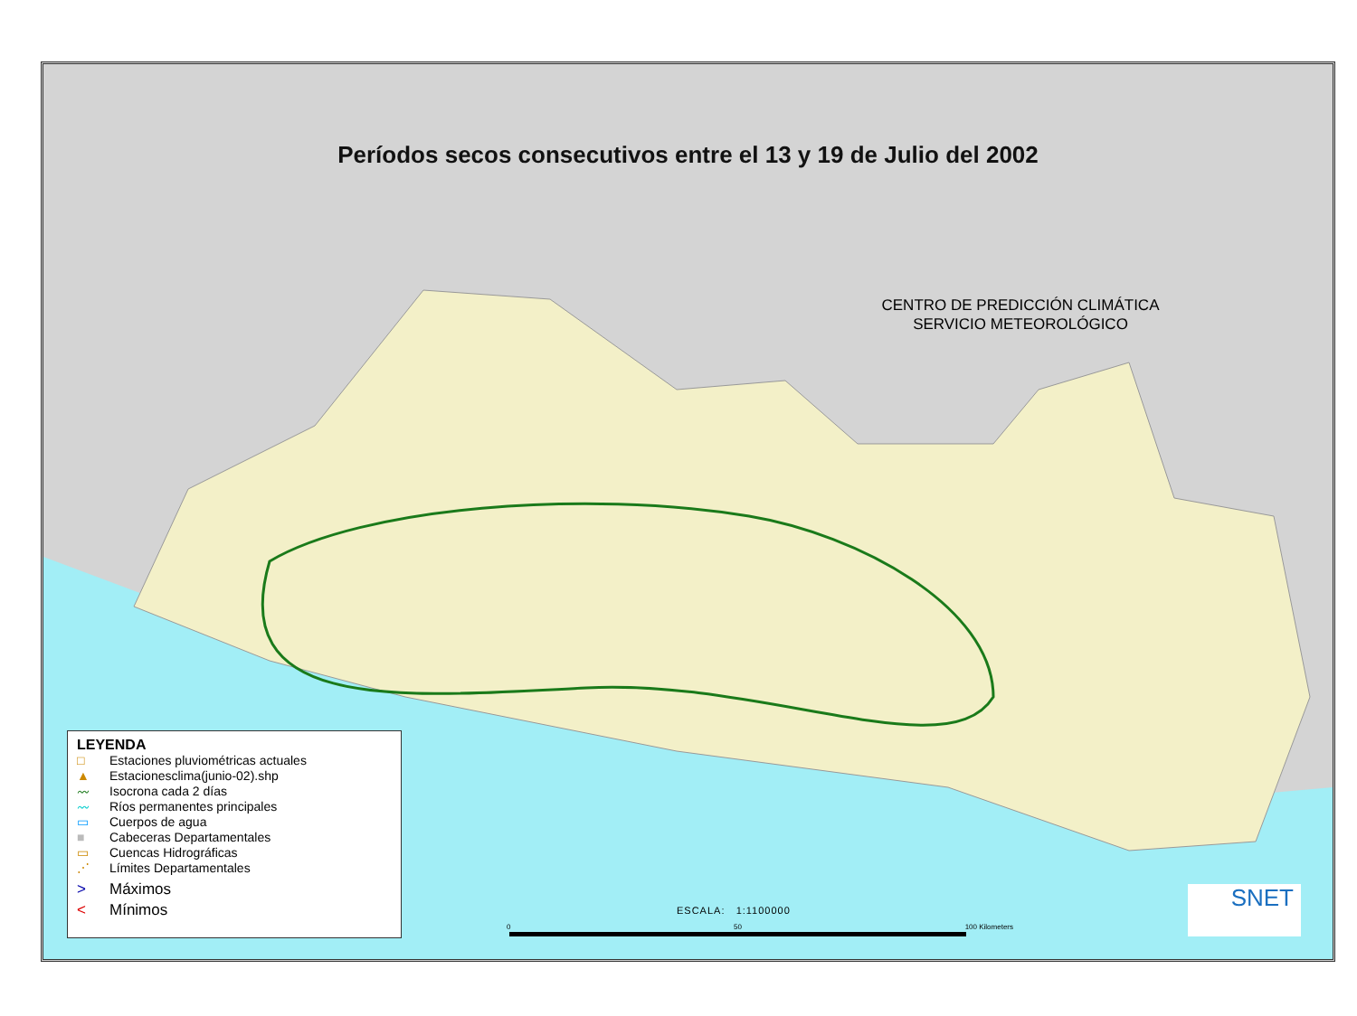Períodos secos consecutivos entre el 13 y 19 de Julio del 2002
CENTRO DE PREDICCIÓN CLIMÁTICA
SERVICIO METEOROLÓGICO
LEYENDA
□ Estaciones pluviométricas actuales
▲ Estacionesclima(junio-02).shp
〰 Isocrona cada 2 días
〰 Ríos permanentes principales
▭ Cuerpos de agua
■ Cabeceras Departamentales
▭ Cuencas Hidrográficas
⋰ Límites Departamentales
> Máximos
< Mínimos
ESCALA: 1:1100000
0 50 100 Kilometers
SNET